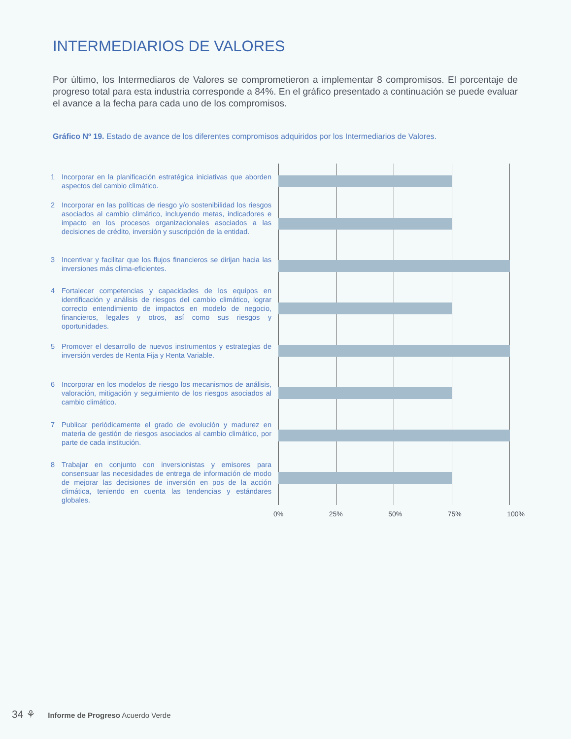INTERMEDIARIOS DE VALORES
Por último, los Intermediaros de Valores se comprometieron a implementar 8 compromisos. El porcentaje de progreso total para esta industria corresponde a 84%. En el gráfico presentado a continuación se puede evaluar el avance a la fecha para cada uno de los compromisos.
Gráfico Nº 19. Estado de avance de los diferentes compromisos adquiridos por los Intermediarios de Valores.
1 Incorporar en la planificación estratégica iniciativas que aborden aspectos del cambio climático.
2 Incorporar en las políticas de riesgo y/o sostenibilidad los riesgos asociados al cambio climático, incluyendo metas, indicadores e impacto en los procesos organizacionales asociados a las decisiones de crédito, inversión y suscripción de la entidad.
3 Incentivar y facilitar que los flujos financieros se dirijan hacia las inversiones más clima-eficientes.
4 Fortalecer competencias y capacidades de los equipos en identificación y análisis de riesgos del cambio climático, lograr correcto entendimiento de impactos en modelo de negocio, financieros, legales y otros, así como sus riesgos y oportunidades.
5 Promover el desarrollo de nuevos instrumentos y estrategias de inversión verdes de Renta Fija y Renta Variable.
6 Incorporar en los modelos de riesgo los mecanismos de análisis, valoración, mitigación y seguimiento de los riesgos asociados al cambio climático.
7 Publicar periódicamente el grado de evolución y madurez en materia de gestión de riesgos asociados al cambio climático, por parte de cada institución.
8 Trabajar en conjunto con inversionistas y emisores para consensuar las necesidades de entrega de información de modo de mejorar las decisiones de inversión en pos de la acción climática, teniendo en cuenta las tendencias y estándares globales.
0% 25% 50% 75% 100%
34 ⚘ Informe de Progreso Acuerdo Verde